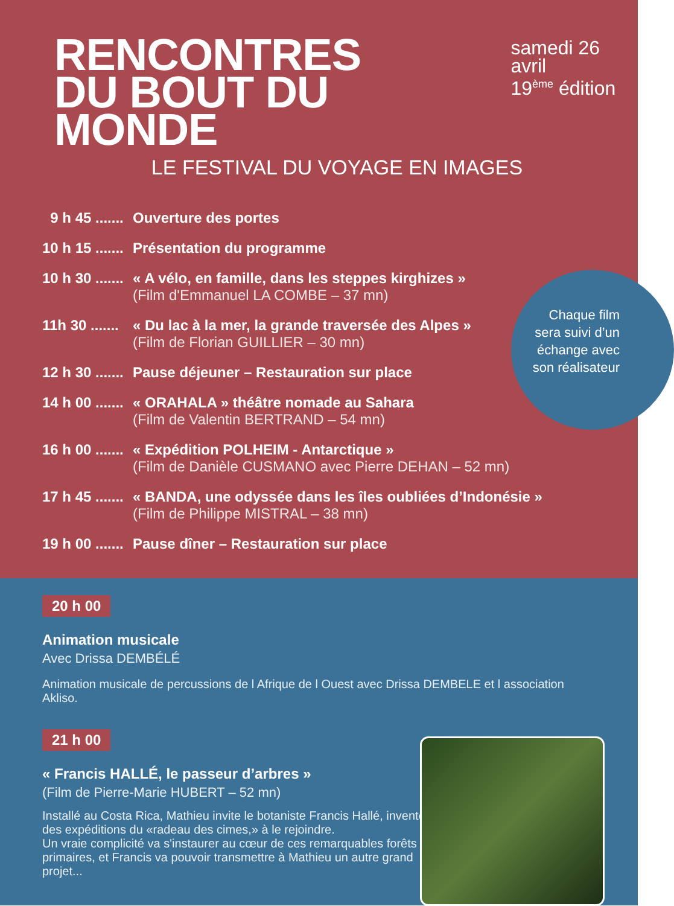RENCONTRES
DU BOUT DU MONDE
samedi 26 avril
19<sup>ème</sup> édition
LE FESTIVAL DU VOYAGE EN IMAGES
9 h 45 .......
Ouverture des portes
10 h 15 .......
Présentation du programme
10 h 30 .......
« A vélo, en famille, dans les steppes kirghizes »
(Film d'Emmanuel LA COMBE – 37 mn)
11h 30 .......
« Du lac à la mer, la grande traversée des Alpes »
(Film de Florian GUILLIER – 30 mn)
12 h 30 .......
Pause déjeuner – Restauration sur place
14 h 00 .......
« ORAHALA » théâtre nomade au Sahara
(Film de Valentin BERTRAND – 54 mn)
16 h 00 .......
« Expédition POLHEIM - Antarctique »
(Film de Danièle CUSMANO avec Pierre DEHAN – 52 mn)
17 h 45 .......
« BANDA, une odyssée dans les îles oubliées d’Indonésie »
(Film de Philippe MISTRAL – 38 mn)
19 h 00 .......
Pause dîner – Restauration sur place
Chaque film sera suivi d’un échange avec son réalisateur
20 h 00
Animation musicale
Avec Drissa DEMBÉLÉ
Animation musicale de percussions de l Afrique de l Ouest avec Drissa DEMBELE et l association Akliso.
21 h 00
« Francis HALLÉ, le passeur d’arbres »
(Film de Pierre-Marie HUBERT – 52 mn)
Installé au Costa Rica, Mathieu invite le botaniste Francis Hallé, inventeur des expéditions du «radeau des cimes,» à le rejoindre.
Un vraie complicité va s'instaurer au cœur de ces remarquables forêts primaires, et Francis va pouvoir transmettre à Mathieu un autre grand projet...